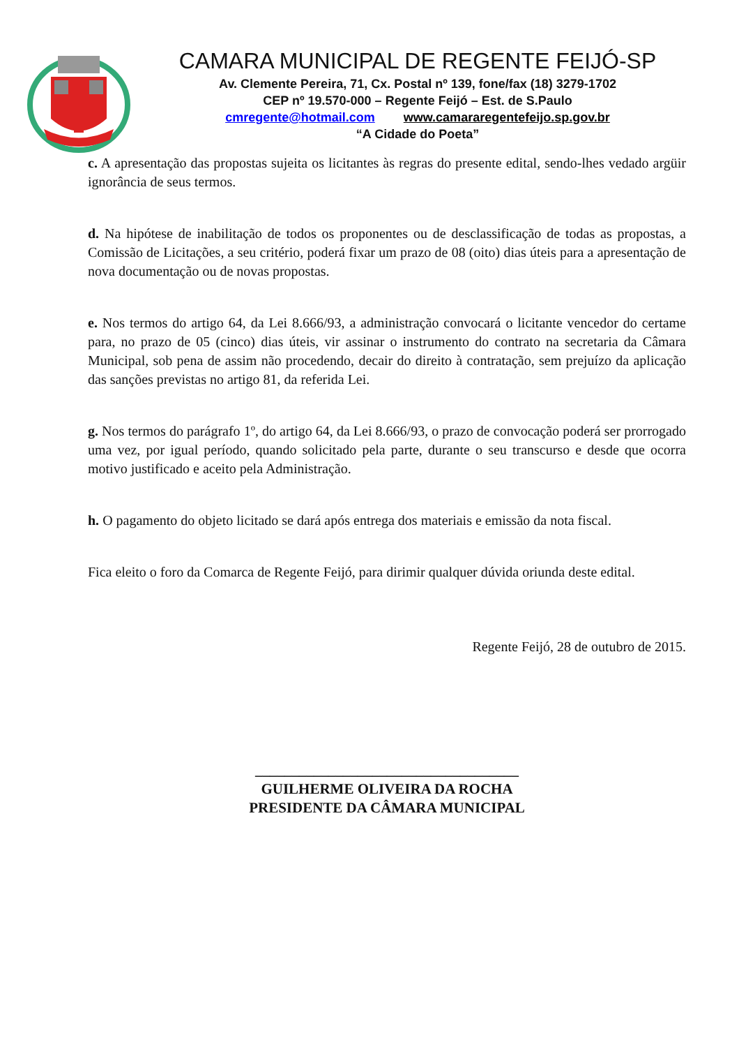CAMARA MUNICIPAL DE REGENTE FEIJÓ-SP
Av. Clemente Pereira, 71, Cx. Postal nº 139, fone/fax (18) 3279-1702
CEP nº 19.570-000 – Regente Feijó – Est. de S.Paulo
cmregente@hotmail.com www.camararegentefeijo.sp.gov.br
“A Cidade do Poeta”
c. A apresentação das propostas sujeita os licitantes às regras do presente edital, sendo-lhes vedado argüir ignorância de seus termos.
d. Na hipótese de inabilitação de todos os proponentes ou de desclassificação de todas as propostas, a Comissão de Licitações, a seu critério, poderá fixar um prazo de 08 (oito) dias úteis para a apresentação de nova documentação ou de novas propostas.
e. Nos termos do artigo 64, da Lei 8.666/93, a administração convocará o licitante vencedor do certame para, no prazo de 05 (cinco) dias úteis, vir assinar o instrumento do contrato na secretaria da Câmara Municipal, sob pena de assim não procedendo, decair do direito à contratação, sem prejuízo da aplicação das sanções previstas no artigo 81, da referida Lei.
g. Nos termos do parágrafo 1º, do artigo 64, da Lei 8.666/93, o prazo de convocação poderá ser prorrogado uma vez, por igual período, quando solicitado pela parte, durante o seu transcurso e desde que ocorra motivo justificado e aceito pela Administração.
h. O pagamento do objeto licitado se dará após entrega dos materiais e emissão da nota fiscal.
Fica eleito o foro da Comarca de Regente Feijó, para dirimir qualquer dúvida oriunda deste edital.
Regente Feijó, 28 de outubro de 2015.
____________________________________
GUILHERME OLIVEIRA DA ROCHA
PRESIDENTE DA CÂMARA MUNICIPAL